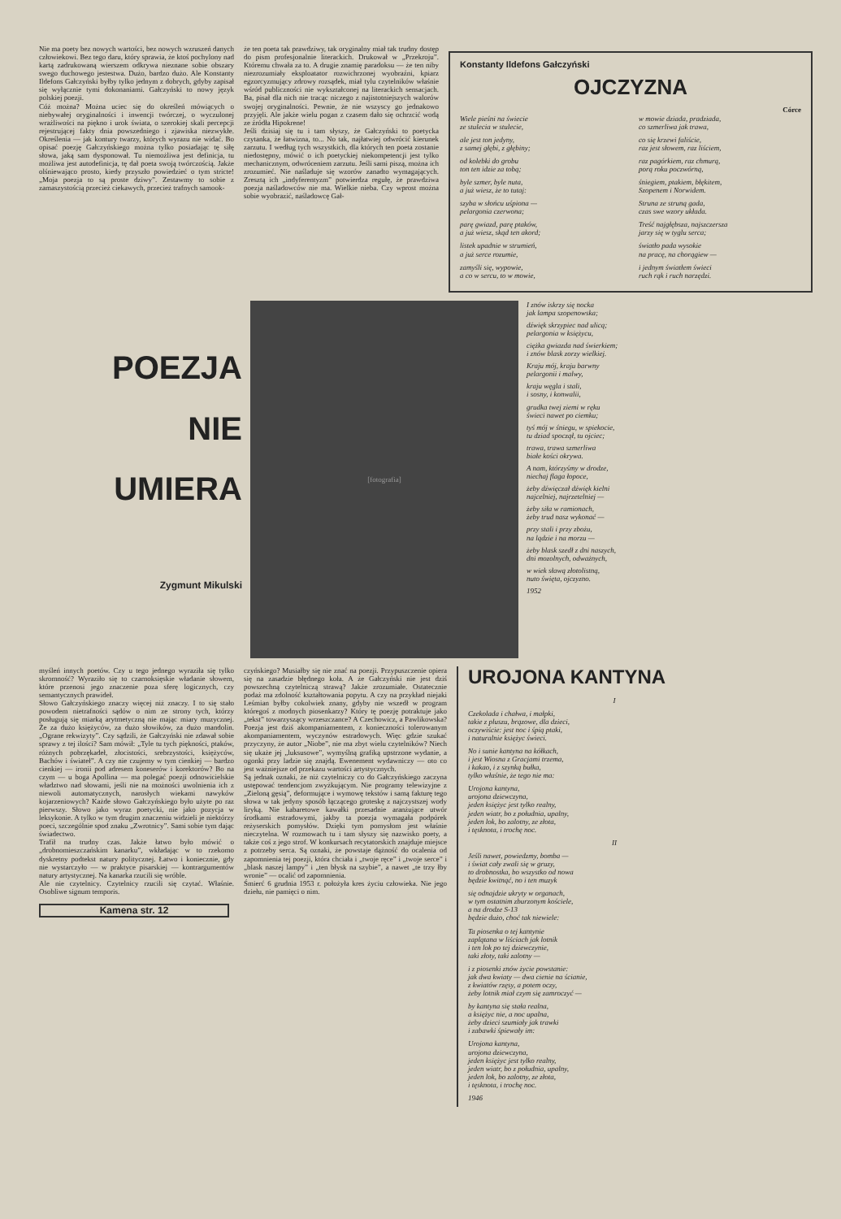Nie ma poety bez nowych wartości, bez nowych wzruszeń danych człowiekowi. Bez tego daru, który sprawia, że ktoś pochylony nad kartą zadrukowaną wierszem odkrywa nieznane sobie obszary swego duchowego jestestwa. Dużo, bardzo dużo. Ale Konstanty Ildefons Gałczyński byłby tylko jednym z dobrych, gdyby zapisał się wyłącznie tymi dokonaniami. Gałczyński to nowy język polskiej poezji.
Cóż można? Można uciec się do określeń mówiących o niebywałej oryginalności i inwencji twórczej, o wyczulonej wrażliwości na piękno i urok świata, o szerokiej skali percepcji rejestrującej fakty dnia powszedniego i zjawiska niezwykłe. Określenia — jak kontury twarzy, których wyrazu nie widać. Bo opisać poezję Gałczyńskiego można tylko posiadając tę siłę słowa, jaką sam dysponował. Tu niemożliwa jest definicja, tu możliwa jest autodefinicja, tę dał poeta swoją twórczością. Jakże olśniewająco prosto, kiedy przyszło powiedzieć o tym stricte! „Moja poezja to są proste dziwy”. Zestawmy to sobie z zamaszystością przecież ciekawych, przecież trafnych samook-
że ten poeta tak prawdziwy, tak oryginalny miał tak trudny dostęp do pism profesjonalnie literackich. Drukował w „Przekroju”. Któremu chwała za to. A drugie znamię paradoksu — że ten niby niezrozumiały eksploatator rozwichrzonej wyobraźni, kpiarz egzorcyzmujący zdrowy rozsądek, miał tylu czytelników właśnie wśród publiczności nie wykształconej na literackich sensacjach. Ba, pisał dla nich nie tracąc niczego z najistotniejszych walorów swojej oryginalności. Pewnie, że nie wszyscy go jednakowo przyjęli. Ale jakże wielu pogan z czasem dało się ochrzcić wodą ze źródła Hipokrene!
Jeśli dzisiaj się tu i tam słyszy, że Gałczyński to poetycka czytanka, że łatwizna, to... No tak, najłatwiej odwrócić kierunek zarzutu. I według tych wszystkich, dla których ten poeta zostanie niedostępny, mówić o ich poetyckiej niekompetencji jest tylko mechanicznym, odwróceniem zarzutu. Jeśli sami piszą, można ich zrozumieć. Nie naśladuje się wzorów zanadto wymagających. Zresztą ich „indyferentyzm” potwierdza regułę, że prawdziwa poezja naśladowców nie ma. Wielkie nieba. Czy wprost można sobie wyobrazić, naśladowcę Gał-
Konstanty Ildefons Gałczyński
OJCZYZNA
Córce
Wiele pieśni na świecie
ze stulecia w stulecie,
ale jest ton jedyny,
z samej głębi, z głębiny;
od kolebki do grobu
ton ten idzie za tobą;
byle szmer, byle nuta,
a już wiesz, że to tutaj:
szyba w słońcu uśpiona —
pelargonia czerwona;
parę gwiazd, parę ptaków,
a już wiesz, skąd ten akord;
listek upadnie w strumień,
a już serce rozumie,
zamyśli się, wypowie,
a co w sercu, to w mowie,
w mowie dziada, pradziada,
co szmerliwa jak trawa,
co się krzewi faliście,
raz jest słowem, raz liściem,
raz pagórkiem, raz chmurą,
porą roku poczwórną,
śniegiem, ptakiem, błękitem,
Szopenem i Norwidem.
Struna ze struną gada,
czas swe wzory układa.
Treść najgłębsza, najszczersza
jarzy się w tyglu serca;
światło pada wysokie
na pracę, na chorągiew —
i jednym światłem świeci
ruch rąk i ruch narzędzi.
POEZJA
NIE
UMIERA
Zygmunt Mikulski
[fotografia]
I znów iskrzy się nocka
jak lampa szopenowska;
dźwięk skrzypiec nad ulicą;
pelargonia w księżycu,
ciężka gwiazda nad świerkiem;
i znów blask zorzy wielkiej.
Kraju mój, kraju barwny
pelargonii i malwy,
kraju węgla i stali,
i sosny, i konwalii,
grudka twej ziemi w ręku
świeci nawet po ciemku;
tyś mój w śniegu, w spiekocie,
tu dziad spoczął, tu ojciec;
trawa, trawa szmerliwa
białe kości okrywa.
A nam, którzyśmy w drodze,
niechaj flaga łopoce,
żeby dźwięczał dźwięk kielni
najcelniej, najrzetelniej —
żeby siła w ramionach,
żeby trud nasz wykonać —
przy stali i przy zbożu,
na lądzie i na morzu —
żeby blask szedł z dni naszych,
dni mozolnych, odważnych,
w wiek sławą złotolistną,
nuto święta, ojczyzno.
1952
myśleń innych poetów. Czy u tego jednego wyraziła się tylko skromność? Wyraziło się to czarnoksięskie władanie słowem, które przenosi jego znaczenie poza sferę logicznych, czy semantycznych prawideł.
Słowo Gałczyńskiego znaczy więcej niż znaczy. I to się stało powodem nietrafności sądów o nim ze strony tych, którzy posługują się miarką arytmetyczną nie mając miary muzycznej. Że za dużo księżyców, za dużo słowików, za dużo mandolin. „Ograne rekwizyty”. Czy sądzili, że Gałczyński nie zdawał sobie sprawy z tej ilości? Sam mówił: „Tyle tu tych piękności, ptaków, różnych pobrzękadeł, złocistości, srebrzystości, księżyców, Bachów i świateł”. A czy nie czujemy w tym cienkiej — bardzo cienkiej — ironii pod adresem koneserów i korektorów? Bo na czym — u boga Apollina — ma polegać poezji odnowicielskie władztwo nad słowami, jeśli nie na możności uwolnienia ich z niewoli automatycznych, narosłych wiekami nawyków kojarzeniowych? Każde słowo Gałczyńskiego było użyte po raz pierwszy. Słowo jako wyraz poetycki, nie jako pozycja w leksykonie. A tylko w tym drugim znaczeniu widzieli je niektórzy poeci, szczególnie spod znaku „Zwrotnicy”. Sami sobie tym dając świadectwo.
Trafił na trudny czas. Jakże łatwo było mówić o „drobnomieszczańskim kanarku”, wkładając w to rzekomo dyskretny podtekst natury politycznej. Łatwo i koniecznie, gdy nie wystarczyło — w praktyce pisarskiej — kontrargumentów natury artystycznej. Na kanarka rzucili się wróble.
Ale nie czytelnicy. Czytelnicy rzucili się czytać. Właśnie. Osobliwe signum temporis.
Kamena str. 12
czyńskiego? Musiałby się nie znać na poezji. Przypuszczenie opiera się na zasadzie błędnego koła. A że Gałczyński nie jest dziś powszechną czytelniczą strawą? Jakże zrozumiałe. Ostatecznie podaż ma zdolność kształtowania popytu. A czy na przykład niejaki Leśmian byłby cokolwiek znany, gdyby nie wszedł w program któregoś z modnych piosenkarzy? Który tę poezję potraktuje jako „tekst” towarzyszący wrzeszczance? A Czechowicz, a Pawlikowska? Poezja jest dziś akompaniamentem, z konieczności tolerowanym akompaniamentem, wyczynów estradowych. Więc gdzie szukać przyczyny, że autor „Niobe”, nie ma zbyt wielu czytelników? Niech się ukaże jej „luksusowe”, wymyślną grafiką upstrzone wydanie, a ogonki przy ladzie się znajdą. Ewenement wydawniczy — oto co jest ważniejsze od przekazu wartości artystycznych.
Są jednak oznaki, że niż czytelniczy co do Gałczyńskiego zaczyna ustępować tendencjom zwyżkującym. Nie programy telewizyjne z „Zieloną gęsią”, deformujące i wymowę tekstów i samą fakturę tego słowa w tak jedyny sposób łączącego groteskę z najczystszej wody liryką. Nie kabaretowe kawałki przesadnie aranżujące utwór środkami estradowymi, jakby ta poezja wymagała podpórek reżyserskich pomysłów. Dzięki tym pomysłom jest właśnie nieczytelna. W rozmowach tu i tam słyszy się nazwisko poety, a także coś z jego strof. W konkursach recytatorskich znajduje miejsce z potrzeby serca. Są oznaki, że powstaje dążność do ocalenia od zapomnienia tej poezji, która chciała i „twoje ręce” i „twoje serce” i „blask naszej lampy” i „ten błysk na szybie”, a nawet „te trzy łby wronie” — ocalić od zapomnienia.
Śmierć 6 grudnia 1953 r. położyła kres życiu człowieka. Nie jego dziełu, nie pamięci o nim.
UROJONA KANTYNA
I
Czekolada i chałwa, i małpki,
takie z pluszu, brązowe, dla dzieci,
oczywiście: jest noc i śpią ptaki,
i naturalnie księżyc świeci.
No i sunie kantyna na kółkach,
i jest Wiosna z Gracjami trzema,
i kakao, i z szynką bułka,
tylko właśnie, że tego nie ma:
Urojona kantyna,
urojona dziewczyna,
jeden księżyc jest tylko realny,
jeden wiatr, bo z południa, upalny,
jeden lok, bo zalotny, ze złota,
i tęsknota, i trochę noc.
II
Jeśli nawet, powiedzmy, bomba —
i świat cały zwali się w gruzy,
to drobnostka, bo wszystko od nowa
będzie kwitnąć, no i ten muzyk
się odnajdzie ukryty w organach,
w tym ostatnim zburzonym kościele,
a na drodze S-13
będzie dużo, choć tak niewiele:
Ta piosenka o tej kantynie
zaplątana w liściach jak lotnik
i ten lok po tej dziewczynie,
taki złoty, taki zalotny —
i z piosenki znów życie powstanie:
jak dwa kwiaty — dwa cienie na ścianie,
z kwiatów rzęsy, a potem oczy,
żeby lotnik miał czym się zamroczyć —
by kantyna się stała realna,
a księżyc nie, a noc upalna,
żeby dzieci szumiały jak trawki
i zabawki śpiewały im:
Urojona kantyna,
urojona dziewczyna,
jeden księżyc jest tylko realny,
jeden wiatr, bo z południa, upalny,
jeden lok, bo zalotny, ze złota,
i tęsknota, i trochę noc.
1946